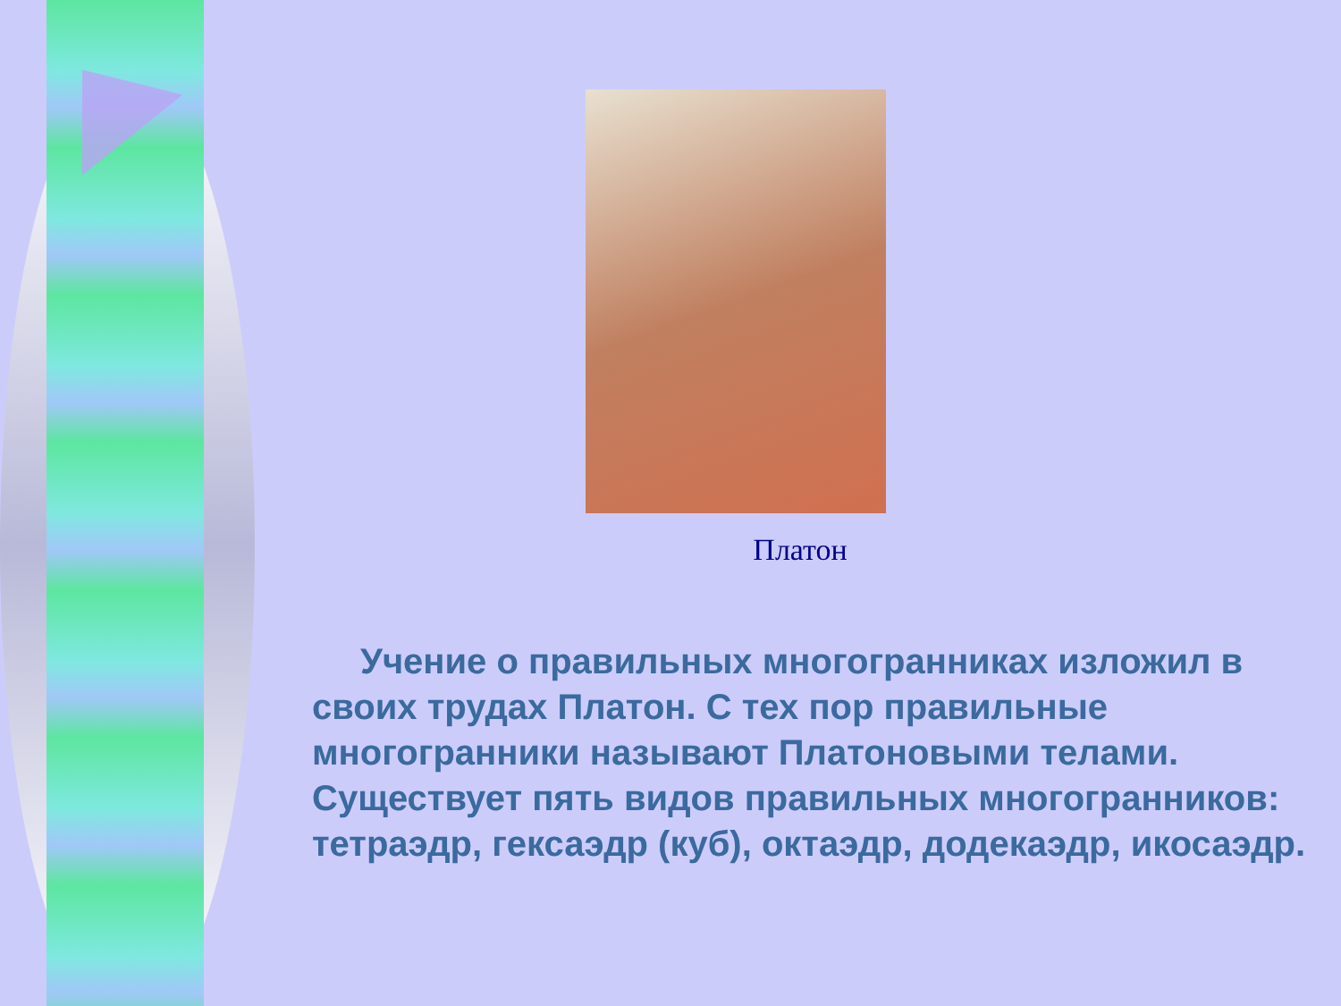Платон
Учение о правильных многогранниках изложил в своих трудах Платон. С тех пор правильные многогранники называют Платоновыми телами. Существует пять видов правильных многогранников: тетраэдр, гексаэдр (куб), октаэдр, додекаэдр, икосаэдр.